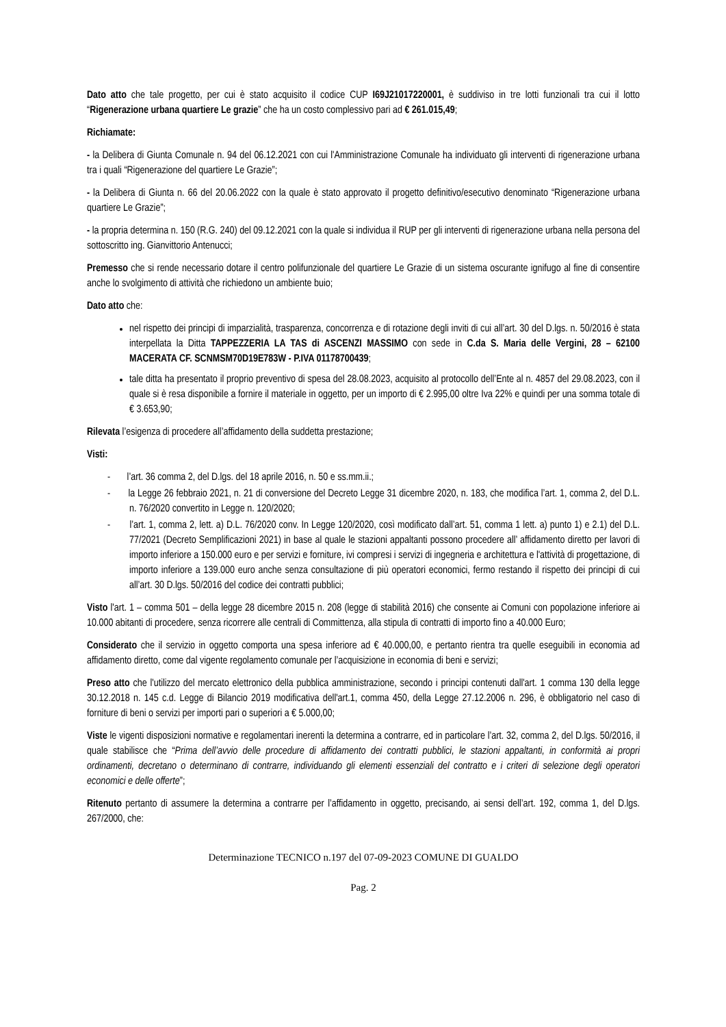Dato atto che tale progetto, per cui è stato acquisito il codice CUP I69J21017220001, è suddiviso in tre lotti funzionali tra cui il lotto “Rigenerazione urbana quartiere Le grazie” che ha un costo complessivo pari ad € 261.015,49;
Richiamate:
- la Delibera di Giunta Comunale n. 94 del 06.12.2021 con cui l'Amministrazione Comunale ha individuato gli interventi di rigenerazione urbana tra i quali “Rigenerazione del quartiere Le Grazie”;
- la Delibera di Giunta n. 66 del 20.06.2022 con la quale è stato approvato il progetto definitivo/esecutivo denominato “Rigenerazione urbana quartiere Le Grazie”;
- la propria determina n. 150 (R.G. 240) del 09.12.2021 con la quale si individua il RUP per gli interventi di rigenerazione urbana nella persona del sottoscritto ing. Gianvittorio Antenucci;
Premesso che si rende necessario dotare il centro polifunzionale del quartiere Le Grazie di un sistema oscurante ignifugo al fine di consentire anche lo svolgimento di attività che richiedono un ambiente buio;
Dato atto che:
nel rispetto dei principi di imparzialità, trasparenza, concorrenza e di rotazione degli inviti di cui all’art. 30 del D.lgs. n. 50/2016 è stata interpellata la Ditta TAPPEZZERIA LA TAS di ASCENZI MASSIMO con sede in C.da S. Maria delle Vergini, 28 – 62100 MACERATA CF. SCNMSM70D19E783W - P.IVA 01178700439;
tale ditta ha presentato il proprio preventivo di spesa del 28.08.2023, acquisito al protocollo dell’Ente al n. 4857 del 29.08.2023, con il quale si è resa disponibile a fornire il materiale in oggetto, per un importo di € 2.995,00 oltre Iva 22% e quindi per una somma totale di € 3.653,90;
Rilevata l’esigenza di procedere all’affidamento della suddetta prestazione;
Visti:
- l’art. 36 comma 2, del D.lgs. del 18 aprile 2016, n. 50 e ss.mm.ii.;
- la Legge 26 febbraio 2021, n. 21 di conversione del Decreto Legge 31 dicembre 2020, n. 183, che modifica l’art. 1, comma 2, del D.L. n. 76/2020 convertito in Legge n. 120/2020;
- l’art. 1, comma 2, lett. a) D.L. 76/2020 conv. In Legge 120/2020, così modificato dall’art. 51, comma 1 lett. a) punto 1) e 2.1) del D.L. 77/2021 (Decreto Semplificazioni 2021) in base al quale le stazioni appaltanti possono procedere all’ affidamento diretto per lavori di importo inferiore a 150.000 euro e per servizi e forniture, ivi compresi i servizi di ingegneria e architettura e l'attività di progettazione, di importo inferiore a 139.000 euro anche senza consultazione di più operatori economici, fermo restando il rispetto dei principi di cui all’art. 30 D.lgs. 50/2016 del codice dei contratti pubblici;
Visto l'art. 1 – comma 501 – della legge 28 dicembre 2015 n. 208 (legge di stabilità 2016) che consente ai Comuni con popolazione inferiore ai 10.000 abitanti di procedere, senza ricorrere alle centrali di Committenza, alla stipula di contratti di importo fino a 40.000 Euro;
Considerato che il servizio in oggetto comporta una spesa inferiore ad € 40.000,00, e pertanto rientra tra quelle eseguibili in economia ad affidamento diretto, come dal vigente regolamento comunale per l’acquisizione in economia di beni e servizi;
Preso atto che l'utilizzo del mercato elettronico della pubblica amministrazione, secondo i principi contenuti dall'art. 1 comma 130 della legge 30.12.2018 n. 145 c.d. Legge di Bilancio 2019 modificativa dell'art.1, comma 450, della Legge 27.12.2006 n. 296, è obbligatorio nel caso di forniture di beni o servizi per importi pari o superiori a € 5.000,00;
Viste le vigenti disposizioni normative e regolamentari inerenti la determina a contrarre, ed in particolare l’art. 32, comma 2, del D.lgs. 50/2016, il quale stabilisce che “Prima dell’avvio delle procedure di affidamento dei contratti pubblici, le stazioni appaltanti, in conformità ai propri ordinamenti, decretano o determinano di contrarre, individuando gli elementi essenziali del contratto e i criteri di selezione degli operatori economici e delle offerte”;
Ritenuto pertanto di assumere la determina a contrarre per l’affidamento in oggetto, precisando, ai sensi dell’art. 192, comma 1, del D.lgs. 267/2000, che:
Determinazione TECNICO n.197 del 07-09-2023 COMUNE DI GUALDO
Pag. 2